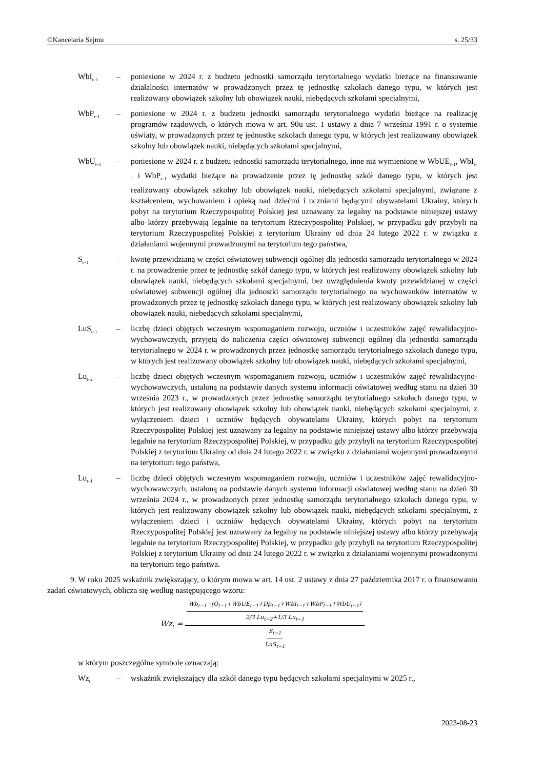©Kancelaria Sejmu s. 25/33
WbI<sub>t–1</sub>
– poniesione w 2024 r. z budżetu jednostki samorządu terytorialnego wydatki bieżące na finansowanie działalności internatów w prowadzonych przez tę jednostkę szkołach danego typu, w których jest realizowany obowiązek szkolny lub obowiązek nauki, niebędących szkołami specjalnymi,
WbP<sub>t–1</sub>
– poniesione w 2024 r. z budżetu jednostki samorządu terytorialnego wydatki bieżące na realizację programów rządowych, o których mowa w art. 90u ust. 1 ustawy z dnia 7 września 1991 r. o systemie oświaty, w prowadzonych przez tę jednostkę szkołach danego typu, w których jest realizowany obowiązek szkolny lub obowiązek nauki, niebędących szkołami specjalnymi,
WbU<sub>t–1</sub>
– poniesione w 2024 r. z budżetu jednostki samorządu terytorialnego, inne niż wymienione w WbUE<sub>t–1</sub>, WbI<sub>t–1</sub> i WbP<sub>t–1</sub> wydatki bieżące na prowadzenie przez tę jednostkę szkół danego typu, w których jest realizowany obowiązek szkolny lub obowiązek nauki, niebędących szkołami specjalnymi, związane z kształceniem, wychowaniem i opieką nad dziećmi i uczniami będącymi obywatelami Ukrainy, których pobyt na terytorium Rzeczypospolitej Polskiej jest uznawany za legalny na podstawie niniejszej ustawy albo którzy przebywają legalnie na terytorium Rzeczypospolitej Polskiej, w przypadku gdy przybyli na terytorium Rzeczypospolitej Polskiej z terytorium Ukrainy od dnia 24 lutego 2022 r. w związku z działaniami wojennymi prowadzonymi na terytorium tego państwa,
S<sub>t–1</sub>
– kwotę przewidzianą w części oświatowej subwencji ogólnej dla jednostki samorządu terytorialnego w 2024 r. na prowadzenie przez tę jednostkę szkół danego typu, w których jest realizowany obowiązek szkolny lub obowiązek nauki, niebędących szkołami specjalnymi, bez uwzględnienia kwoty przewidzianej w części oświatowej subwencji ogólnej dla jednostki samorządu terytorialnego na wychowanków internatów w prowadzonych przez tę jednostkę szkołach danego typu, w których jest realizowany obowiązek szkolny lub obowiązek nauki, niebędących szkołami specjalnymi,
LuS<sub>t–1</sub>
– liczbę dzieci objętych wczesnym wspomaganiem rozwoju, uczniów i uczestników zajęć rewalidacyjno-wychowawczych, przyjętą do naliczenia części oświatowej subwencji ogólnej dla jednostki samorządu terytorialnego w 2024 r. w prowadzonych przez jednostkę samorządu terytorialnego szkołach danego typu, w których jest realizowany obowiązek szkolny lub obowiązek nauki, niebędących szkołami specjalnymi,
Lu<sub>t–2</sub>
– liczbę dzieci objętych wczesnym wspomaganiem rozwoju, uczniów i uczestników zajęć rewalidacyjno-wychowawczych, ustaloną na podstawie danych systemu informacji oświatowej według stanu na dzień 30 września 2023 r., w prowadzonych przez jednostkę samorządu terytorialnego szkołach danego typu, w których jest realizowany obowiązek szkolny lub obowiązek nauki, niebędących szkołami specjalnymi, z wyłączeniem dzieci i uczniów będących obywatelami Ukrainy, których pobyt na terytorium Rzeczypospolitej Polskiej jest uznawany za legalny na podstawie niniejszej ustawy albo którzy przebywają legalnie na terytorium Rzeczypospolitej Polskiej, w przypadku gdy przybyli na terytorium Rzeczypospolitej Polskiej z terytorium Ukrainy od dnia 24 lutego 2022 r. w związku z działaniami wojennymi prowadzonymi na terytorium tego państwa,
Lu<sub>t–1</sub>
– liczbę dzieci objętych wczesnym wspomaganiem rozwoju, uczniów i uczestników zajęć rewalidacyjno-wychowawczych, ustaloną na podstawie danych systemu informacji oświatowej według stanu na dzień 30 września 2024 r., w prowadzonych przez jednostkę samorządu terytorialnego szkołach danego typu, w których jest realizowany obowiązek szkolny lub obowiązek nauki, niebędących szkołami specjalnymi, z wyłączeniem dzieci i uczniów będących obywatelami Ukrainy, których pobyt na terytorium Rzeczypospolitej Polskiej jest uznawany za legalny na podstawie niniejszej ustawy albo którzy przebywają legalnie na terytorium Rzeczypospolitej Polskiej, w przypadku gdy przybyli na terytorium Rzeczypospolitej Polskiej z terytorium Ukrainy od dnia 24 lutego 2022 r. w związku z działaniami wojennymi prowadzonymi na terytorium tego państwa.
9. W roku 2025 wskaźnik zwiększający, o którym mowa w art. 14 ust. 2 ustawy z dnia 27 października 2017 r. o finansowaniu zadań oświatowych, oblicza się według następującego wzoru:
Wz<sub>t</sub> =
Wb<sub>t−1</sub>−(O<sub>t−1</sub>+WbUE<sub>t−1</sub>+Dp<sub>t−1</sub>+WbI<sub>t−1</sub>+WbP<sub>t−1</sub>+WbU<sub>t−1</sub>)
2/3 Lu<sub>t−2</sub>+1/3 Lu<sub>t−1</sub>
S<sub>t−1</sub>
LuS<sub>t−1</sub>
w którym poszczególne symbole oznaczają:
Wz<sub>t</sub>
– wskaźnik zwiększający dla szkół danego typu będących szkołami specjalnymi w 2025 r.,
2023-08-23